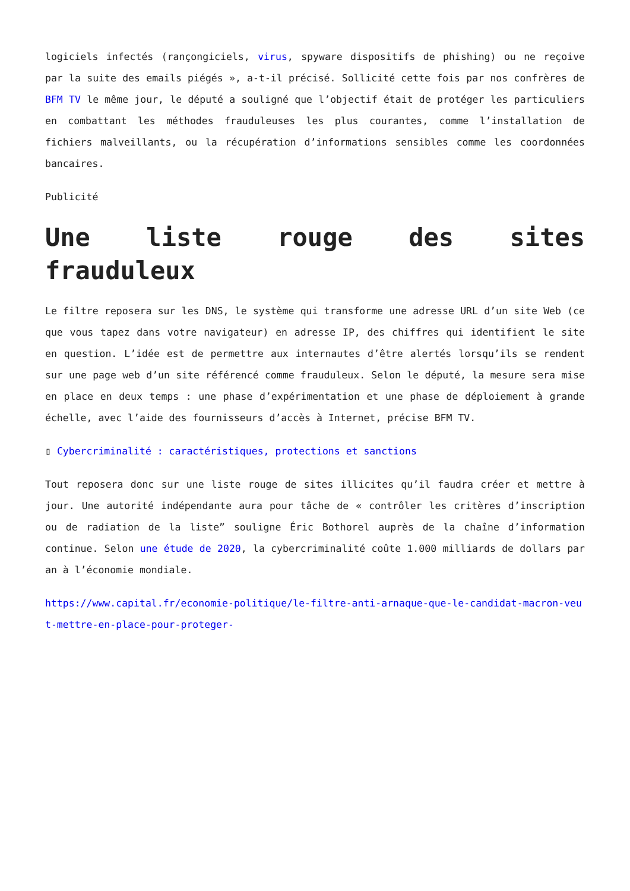logiciels infectés (rançongiciels, virus, spyware dispositifs de phishing) ou ne reçoive par la suite des emails piégés », a-t-il précisé. Sollicité cette fois par nos confrères de BFM TV le même jour, le député a souligné que l’objectif était de protéger les particuliers en combattant les méthodes frauduleuses les plus courantes, comme l’installation de fichiers malveillants, ou la récupération d’informations sensibles comme les coordonnées bancaires.
Publicité
Une liste rouge des sites frauduleux
Le filtre reposera sur les DNS, le système qui transforme une adresse URL d’un site Web (ce que vous tapez dans votre navigateur) en adresse IP, des chiffres qui identifient le site en question. L’idée est de permettre aux internautes d’être alertés lorsqu’ils se rendent sur une page web d’un site référencé comme frauduleux. Selon le député, la mesure sera mise en place en deux temps : une phase d’expérimentation et une phase de déploiement à grande échelle, avec l’aide des fournisseurs d’accès à Internet, précise BFM TV.
▯ Cybercriminalité : caractéristiques, protections et sanctions
Tout reposera donc sur une liste rouge de sites illicites qu’il faudra créer et mettre à jour. Une autorité indépendante aura pour tâche de « contrôler les critères d’inscription ou de radiation de la liste” souligne Éric Bothorel auprès de la chaîne d’information continue. Selon une étude de 2020, la cybercriminalité coûte 1.000 milliards de dollars par an à l’économie mondiale.
https://www.capital.fr/economie-politique/le-filtre-anti-arnaque-que-le-candidat-macron-veut-mettre-en-place-pour-proteger-